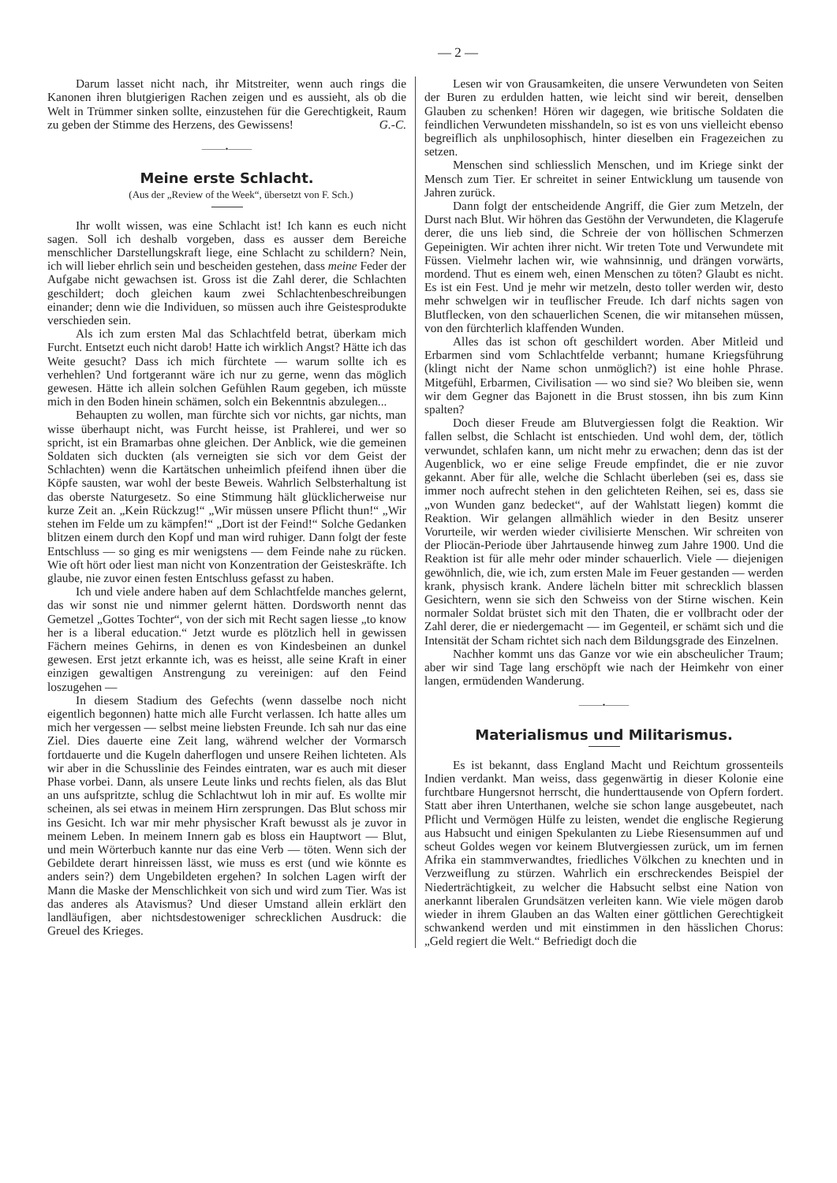— 2 —
Darum lasset nicht nach, ihr Mitstreiter, wenn auch rings die Kanonen ihren blutgierigen Rachen zeigen und es aussieht, als ob die Welt in Trümmer sinken sollte, einzustehen für die Gerechtigkeit, Raum zu geben der Stimme des Herzens, des Gewissens! G.-C.
———•———
Meine erste Schlacht.
(Aus der „Review of the Week“, übersetzt von F. Sch.)
Ihr wollt wissen, was eine Schlacht ist! Ich kann es euch nicht sagen. Soll ich deshalb vorgeben, dass es ausser dem Bereiche menschlicher Darstellungskraft liege, eine Schlacht zu schildern? Nein, ich will lieber ehrlich sein und bescheiden gestehen, dass meine Feder der Aufgabe nicht gewachsen ist. Gross ist die Zahl derer, die Schlachten geschildert; doch gleichen kaum zwei Schlachtenbeschreibungen einander; denn wie die Individuen, so müssen auch ihre Geistesprodukte verschieden sein.
Als ich zum ersten Mal das Schlachtfeld betrat, überkam mich Furcht. Entsetzt euch nicht darob! Hatte ich wirklich Angst? Hätte ich das Weite gesucht? Dass ich mich fürchtete — warum sollte ich es verhehlen? Und fortgerannt wäre ich nur zu gerne, wenn das möglich gewesen. Hätte ich allein solchen Gefühlen Raum gegeben, ich müsste mich in den Boden hinein schämen, solch ein Bekenntnis abzulegen...
Behaupten zu wollen, man fürchte sich vor nichts, gar nichts, man wisse überhaupt nicht, was Furcht heisse, ist Prahlerei, und wer so spricht, ist ein Bramarbas ohne gleichen. Der Anblick, wie die gemeinen Soldaten sich duckten (als verneigten sie sich vor dem Geist der Schlachten) wenn die Kartätschen unheimlich pfeifend ihnen über die Köpfe sausten, war wohl der beste Beweis. Wahrlich Selbsterhaltung ist das oberste Naturgesetz. So eine Stimmung hält glücklicherweise nur kurze Zeit an. „Kein Rückzug!“ „Wir müssen unsere Pflicht thun!“ „Wir stehen im Felde um zu kämpfen!“ „Dort ist der Feind!“ Solche Gedanken blitzen einem durch den Kopf und man wird ruhiger. Dann folgt der feste Entschluss — so ging es mir wenigstens — dem Feinde nahe zu rücken. Wie oft hört oder liest man nicht von Konzentration der Geisteskräfte. Ich glaube, nie zuvor einen festen Entschluss gefasst zu haben.
Ich und viele andere haben auf dem Schlachtfelde manches gelernt, das wir sonst nie und nimmer gelernt hätten. Dordsworth nennt das Gemetzel „Gottes Tochter“, von der sich mit Recht sagen liesse „to know her is a liberal education.“ Jetzt wurde es plötzlich hell in gewissen Fächern meines Gehirns, in denen es von Kindesbeinen an dunkel gewesen. Erst jetzt erkannte ich, was es heisst, alle seine Kraft in einer einzigen gewaltigen Anstrengung zu vereinigen: auf den Feind loszugehen —
In diesem Stadium des Gefechts (wenn dasselbe noch nicht eigentlich begonnen) hatte mich alle Furcht verlassen. Ich hatte alles um mich her vergessen — selbst meine liebsten Freunde. Ich sah nur das eine Ziel. Dies dauerte eine Zeit lang, während welcher der Vormarsch fortdauerte und die Kugeln daherflogen und unsere Reihen lichteten. Als wir aber in die Schusslinie des Feindes eintraten, war es auch mit dieser Phase vorbei. Dann, als unsere Leute links und rechts fielen, als das Blut an uns aufspritzte, schlug die Schlachtwut loh in mir auf. Es wollte mir scheinen, als sei etwas in meinem Hirn zersprungen. Das Blut schoss mir ins Gesicht. Ich war mir mehr physischer Kraft bewusst als je zuvor in meinem Leben. In meinem Innern gab es bloss ein Hauptwort — Blut, und mein Wörterbuch kannte nur das eine Verb — töten. Wenn sich der Gebildete derart hinreissen lässt, wie muss es erst (und wie könnte es anders sein?) dem Ungebildeten ergehen? In solchen Lagen wirft der Mann die Maske der Menschlichkeit von sich und wird zum Tier. Was ist das anderes als Atavismus? Und dieser Umstand allein erklärt den landläufigen, aber nichtsdestoweniger schrecklichen Ausdruck: die Greuel des Krieges.
Lesen wir von Grausamkeiten, die unsere Verwundeten von Seiten der Buren zu erdulden hatten, wie leicht sind wir bereit, denselben Glauben zu schenken! Hören wir dagegen, wie britische Soldaten die feindlichen Verwundeten misshandeln, so ist es von uns vielleicht ebenso begreiflich als unphilosophisch, hinter dieselben ein Fragezeichen zu setzen.
Menschen sind schliesslich Menschen, und im Kriege sinkt der Mensch zum Tier. Er schreitet in seiner Entwicklung um tausende von Jahren zurück.
Dann folgt der entscheidende Angriff, die Gier zum Metzeln, der Durst nach Blut. Wir höhren das Gestöhn der Verwundeten, die Klagerufe derer, die uns lieb sind, die Schreie der von höllischen Schmerzen Gepeinigten. Wir achten ihrer nicht. Wir treten Tote und Verwundete mit Füssen. Vielmehr lachen wir, wie wahnsinnig, und drängen vorwärts, mordend. Thut es einem weh, einen Menschen zu töten? Glaubt es nicht. Es ist ein Fest. Und je mehr wir metzeln, desto toller werden wir, desto mehr schwelgen wir in teuflischer Freude. Ich darf nichts sagen von Blutflecken, von den schauerlichen Scenen, die wir mitansehen müssen, von den fürchterlich klaffenden Wunden.
Alles das ist schon oft geschildert worden. Aber Mitleid und Erbarmen sind vom Schlachtfelde verbannt; humane Kriegsführung (klingt nicht der Name schon unmöglich?) ist eine hohle Phrase. Mitgefühl, Erbarmen, Civilisation — wo sind sie? Wo bleiben sie, wenn wir dem Gegner das Bajonett in die Brust stossen, ihn bis zum Kinn spalten?
Doch dieser Freude am Blutvergiessen folgt die Reaktion. Wir fallen selbst, die Schlacht ist entschieden. Und wohl dem, der, tötlich verwundet, schlafen kann, um nicht mehr zu erwachen; denn das ist der Augenblick, wo er eine selige Freude empfindet, die er nie zuvor gekannt. Aber für alle, welche die Schlacht überleben (sei es, dass sie immer noch aufrecht stehen in den gelichteten Reihen, sei es, dass sie „von Wunden ganz bedecket“, auf der Wahlstatt liegen) kommt die Reaktion. Wir gelangen allmählich wieder in den Besitz unserer Vorurteile, wir werden wieder civilisierte Menschen. Wir schreiten von der Pliocän-Periode über Jahrtausende hinweg zum Jahre 1900. Und die Reaktion ist für alle mehr oder minder schauerlich. Viele — diejenigen gewöhnlich, die, wie ich, zum ersten Male im Feuer gestanden — werden krank, physisch krank. Andere lächeln bitter mit schrecklich blassen Gesichtern, wenn sie sich den Schweiss von der Stirne wischen. Kein normaler Soldat brüstet sich mit den Thaten, die er vollbracht oder der Zahl derer, die er niedergemacht — im Gegenteil, er schämt sich und die Intensität der Scham richtet sich nach dem Bildungsgrade des Einzelnen.
Nachher kommt uns das Ganze vor wie ein abscheulicher Traum; aber wir sind Tage lang erschöpft wie nach der Heimkehr von einer langen, ermüdenden Wanderung.
———•———
Materialismus und Militarismus.
Es ist bekannt, dass England Macht und Reichtum grossenteils Indien verdankt. Man weiss, dass gegenwärtig in dieser Kolonie eine furchtbare Hungersnot herrscht, die hunderttausende von Opfern fordert. Statt aber ihren Unterthanen, welche sie schon lange ausgebeutet, nach Pflicht und Vermögen Hülfe zu leisten, wendet die englische Regierung aus Habsucht und einigen Spekulanten zu Liebe Riesensummen auf und scheut Goldes wegen vor keinem Blutvergiessen zurück, um im fernen Afrika ein stammverwandtes, friedliches Völkchen zu knechten und in Verzweiflung zu stürzen. Wahrlich ein erschreckendes Beispiel der Niederträchtigkeit, zu welcher die Habsucht selbst eine Nation von anerkannt liberalen Grundsätzen verleiten kann. Wie viele mögen darob wieder in ihrem Glauben an das Walten einer göttlichen Gerechtigkeit schwankend werden und mit einstimmen in den hässlichen Chorus: „Geld regiert die Welt.“ Befriedigt doch die